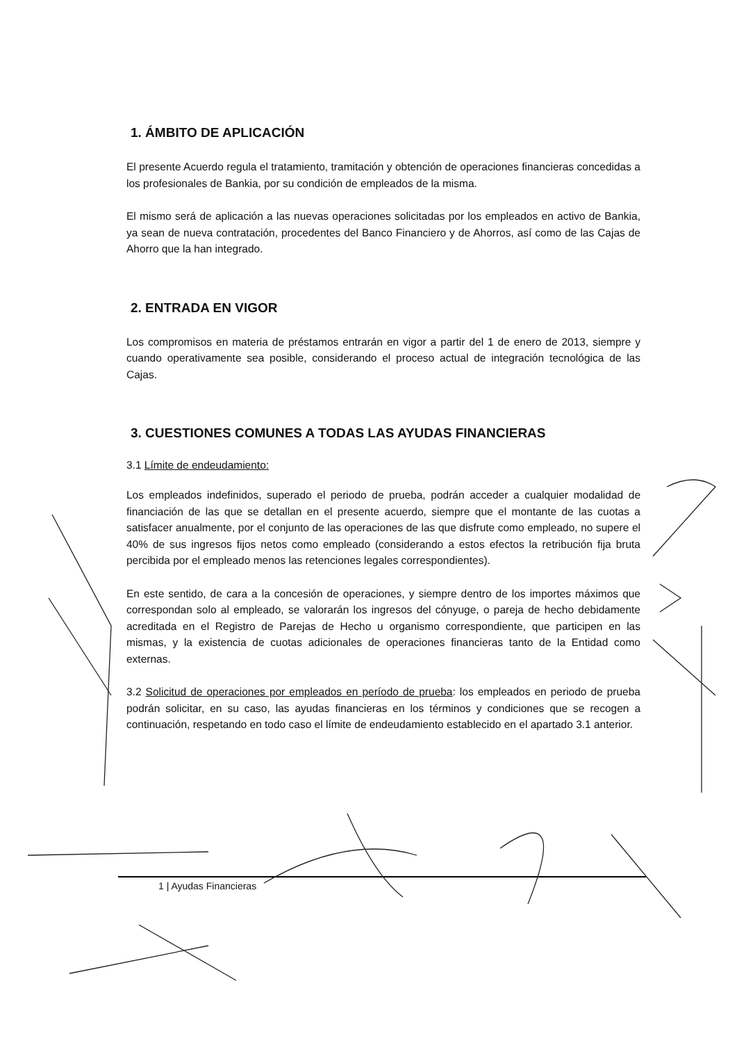1. ÁMBITO DE APLICACIÓN
El presente Acuerdo regula el tratamiento, tramitación y obtención de operaciones financieras concedidas a los profesionales de Bankia, por su condición de empleados de la misma.
El mismo será de aplicación a las nuevas operaciones solicitadas por los empleados en activo de Bankia, ya sean de nueva contratación, procedentes del Banco Financiero y de Ahorros, así como de las Cajas de Ahorro que la han integrado.
2. ENTRADA EN VIGOR
Los compromisos en materia de préstamos entrarán en vigor a partir del 1 de enero de 2013, siempre y cuando operativamente sea posible, considerando el proceso actual de integración tecnológica de las Cajas.
3. CUESTIONES COMUNES A TODAS LAS AYUDAS FINANCIERAS
3.1 Límite de endeudamiento:
Los empleados indefinidos, superado el periodo de prueba, podrán acceder a cualquier modalidad de financiación de las que se detallan en el presente acuerdo, siempre que el montante de las cuotas a satisfacer anualmente, por el conjunto de las operaciones de las que disfrute como empleado, no supere el 40% de sus ingresos fijos netos como empleado (considerando a estos efectos la retribución fija bruta percibida por el empleado menos las retenciones legales correspondientes).
En este sentido, de cara a la concesión de operaciones, y siempre dentro de los importes máximos que correspondan solo al empleado, se valorarán los ingresos del cónyuge, o pareja de hecho debidamente acreditada en el Registro de Parejas de Hecho u organismo correspondiente, que participen en las mismas, y la existencia de cuotas adicionales de operaciones financieras tanto de la Entidad como externas.
3.2 Solicitud de operaciones por empleados en período de prueba: los empleados en periodo de prueba podrán solicitar, en su caso, las ayudas financieras en los términos y condiciones que se recogen a continuación, respetando en todo caso el límite de endeudamiento establecido en el apartado 3.1 anterior.
1 | Ayudas Financieras